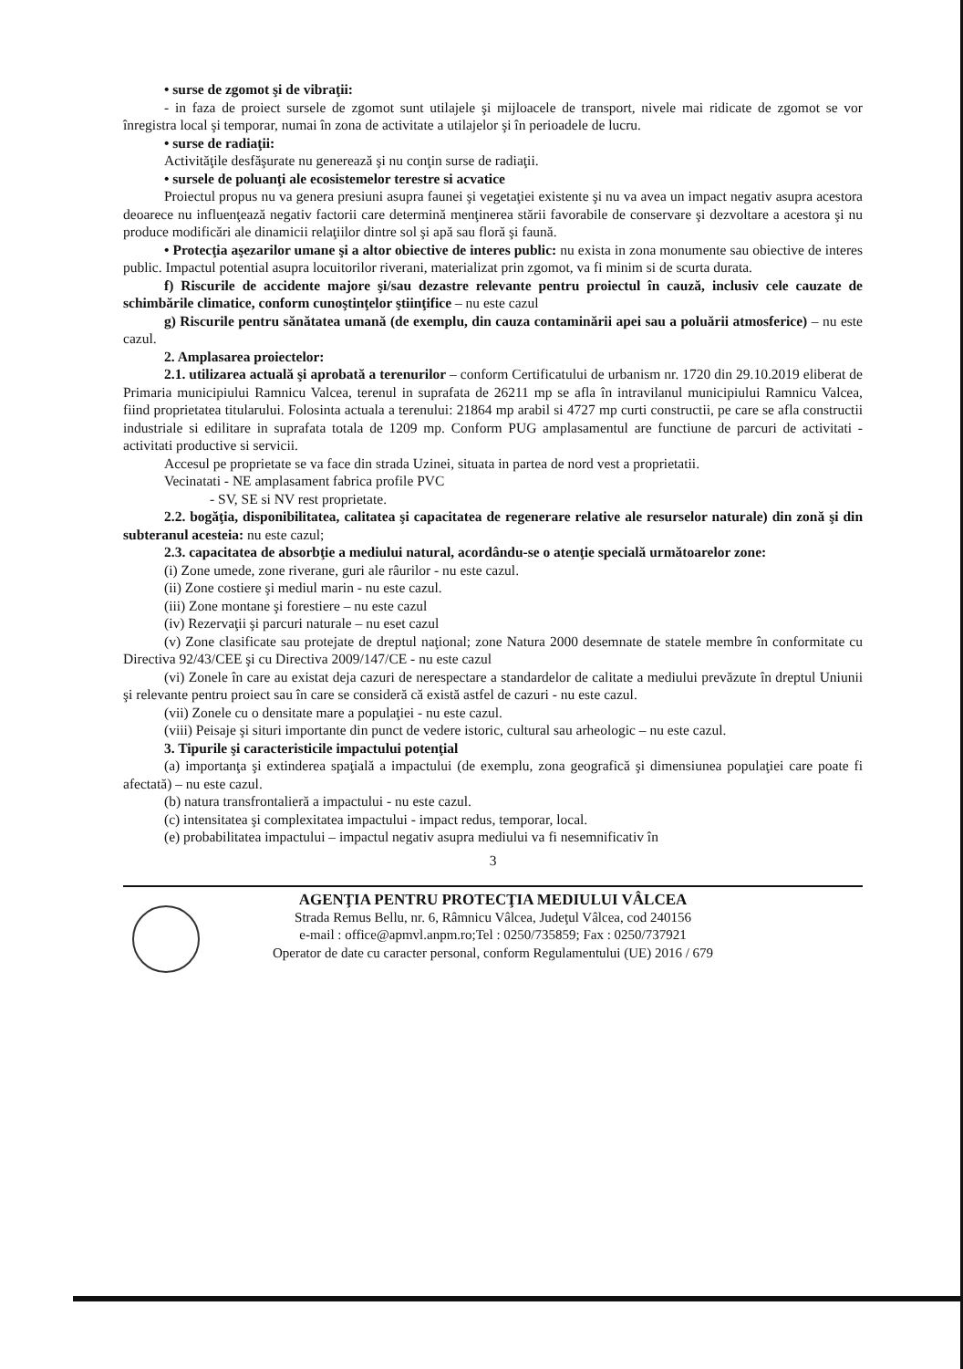• surse de zgomot şi de vibraţii:
- in faza de proiect sursele de zgomot sunt utilajele şi mijloacele de transport, nivele mai ridicate de zgomot se vor înregistra local şi temporar, numai în zona de activitate a utilajelor şi în perioadele de lucru.
• surse de radiaţii:
Activităţile desfăşurate nu generează şi nu conţin surse de radiaţii.
• sursele de poluanţi ale ecosistemelor terestre si acvatice
Proiectul propus nu va genera presiuni asupra faunei şi vegetaţiei existente şi nu va avea un impact negativ asupra acestora deoarece nu influenţează negativ factorii care determină menţinerea stării favorabile de conservare şi dezvoltare a acestora şi nu produce modificări ale dinamicii relaţiilor dintre sol şi apă sau floră şi faună.
• Protecţia aşezarilor umane şi a altor obiective de interes public: nu exista in zona monumente sau obiective de interes public. Impactul potential asupra locuitorilor riverani, materializat prin zgomot, va fi minim si de scurta durata.
f) Riscurile de accidente majore şi/sau dezastre relevante pentru proiectul în cauză, inclusiv cele cauzate de schimbările climatice, conform cunoştinţelor ştiinţifice – nu este cazul
g) Riscurile pentru sănătatea umană (de exemplu, din cauza contaminării apei sau a poluării atmosferice) – nu este cazul.
2. Amplasarea proiectelor:
2.1. utilizarea actuală şi aprobată a terenurilor – conform Certificatului de urbanism nr. 1720 din 29.10.2019 eliberat de Primaria municipiului Ramnicu Valcea, terenul in suprafata de 26211 mp se afla în intravilanul municipiului Ramnicu Valcea, fiind proprietatea titularului. Folosinta actuala a terenului: 21864 mp arabil si 4727 mp curti constructii, pe care se afla constructii industriale si edilitare in suprafata totala de 1209 mp. Conform PUG amplasamentul are functiune de parcuri de activitati - activitati productive si servicii.
Accesul pe proprietate se va face din strada Uzinei, situata in partea de nord vest a proprietatii.
Vecinatati - NE amplasament fabrica profile PVC
- SV, SE si NV rest proprietate.
2.2. bogăţia, disponibilitatea, calitatea şi capacitatea de regenerare relative ale resurselor naturale) din zonă şi din subteranul acesteia: nu este cazul;
2.3. capacitatea de absorbţie a mediului natural, acordându-se o atenţie specială următoarelor zone:
(i) Zone umede, zone riverane, guri ale râurilor - nu este cazul.
(ii) Zone costiere şi mediul marin - nu este cazul.
(iii) Zone montane şi forestiere – nu este cazul
(iv) Rezervaţii şi parcuri naturale – nu eset cazul
(v) Zone clasificate sau protejate de dreptul naţional; zone Natura 2000 desemnate de statele membre în conformitate cu Directiva 92/43/CEE şi cu Directiva 2009/147/CE - nu este cazul
(vi) Zonele în care au existat deja cazuri de nerespectare a standardelor de calitate a mediului prevăzute în dreptul Uniunii şi relevante pentru proiect sau în care se consideră că există astfel de cazuri - nu este cazul.
(vii) Zonele cu o densitate mare a populaţiei - nu este cazul.
(viii) Peisaje şi situri importante din punct de vedere istoric, cultural sau arheologic – nu este cazul.
3. Tipurile şi caracteristicile impactului potenţial
(a) importanţa şi extinderea spaţială a impactului (de exemplu, zona geografică şi dimensiunea populaţiei care poate fi afectată) – nu este cazul.
(b) natura transfrontalieră a impactului - nu este cazul.
(c) intensitatea şi complexitatea impactului - impact redus, temporar, local.
(e) probabilitatea impactului – impactul negativ asupra mediului va fi nesemnificativ în
3
AGENŢIA PENTRU PROTECŢIA MEDIULUI VÂLCEA
Strada Remus Bellu, nr. 6, Râmnicu Vâlcea, Judeţul Vâlcea, cod 240156
e-mail : office@apmvl.anpm.ro;Tel : 0250/735859; Fax : 0250/737921
Operator de date cu caracter personal, conform Regulamentului (UE) 2016 / 679